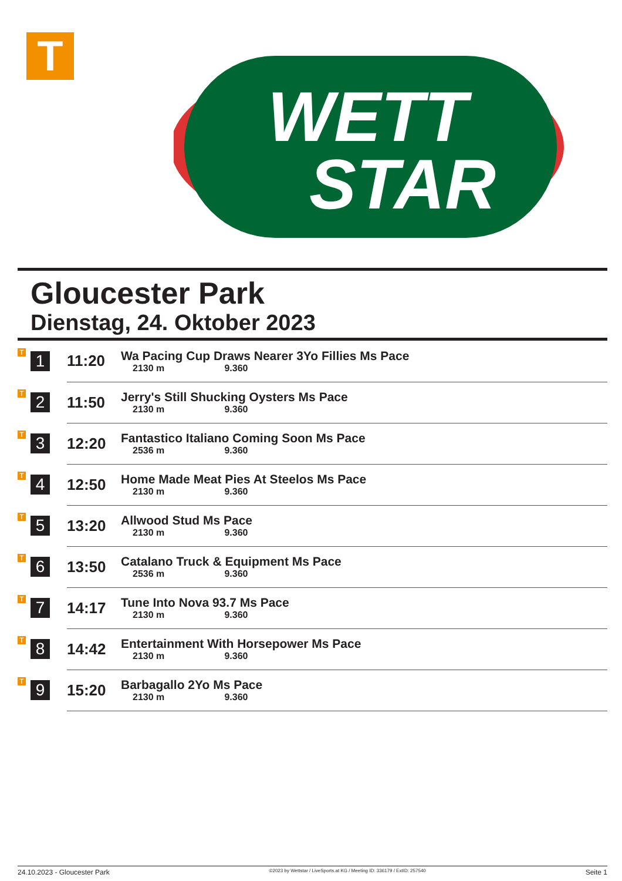T
WETT
STAR
Gloucester Park
Dienstag, 24. Oktober 2023
| T | 1 | 11:20 | Wa Pacing Cup Draws Nearer 3Yo Fillies Ms Pace 2130 m 9.360 |
| T | 2 | 11:50 | Jerry's Still Shucking Oysters Ms Pace 2130 m 9.360 |
| T | 3 | 12:20 | Fantastico Italiano Coming Soon Ms Pace 2536 m 9.360 |
| T | 4 | 12:50 | Home Made Meat Pies At Steelos Ms Pace 2130 m 9.360 |
| T | 5 | 13:20 | Allwood Stud Ms Pace 2130 m 9.360 |
| T | 6 | 13:50 | Catalano Truck & Equipment Ms Pace 2536 m 9.360 |
| T | 7 | 14:17 | Tune Into Nova 93.7 Ms Pace 2130 m 9.360 |
| T | 8 | 14:42 | Entertainment With Horsepower Ms Pace 2130 m 9.360 |
| T | 9 | 15:20 | Barbagallo 2Yo Ms Pace 2130 m 9.360 |
24.10.2023 - Gloucester Park ©2023 by Wettstar / LiveSports.at KG / Meeting ID: 336179 / ExtID: 257540 Seite 1